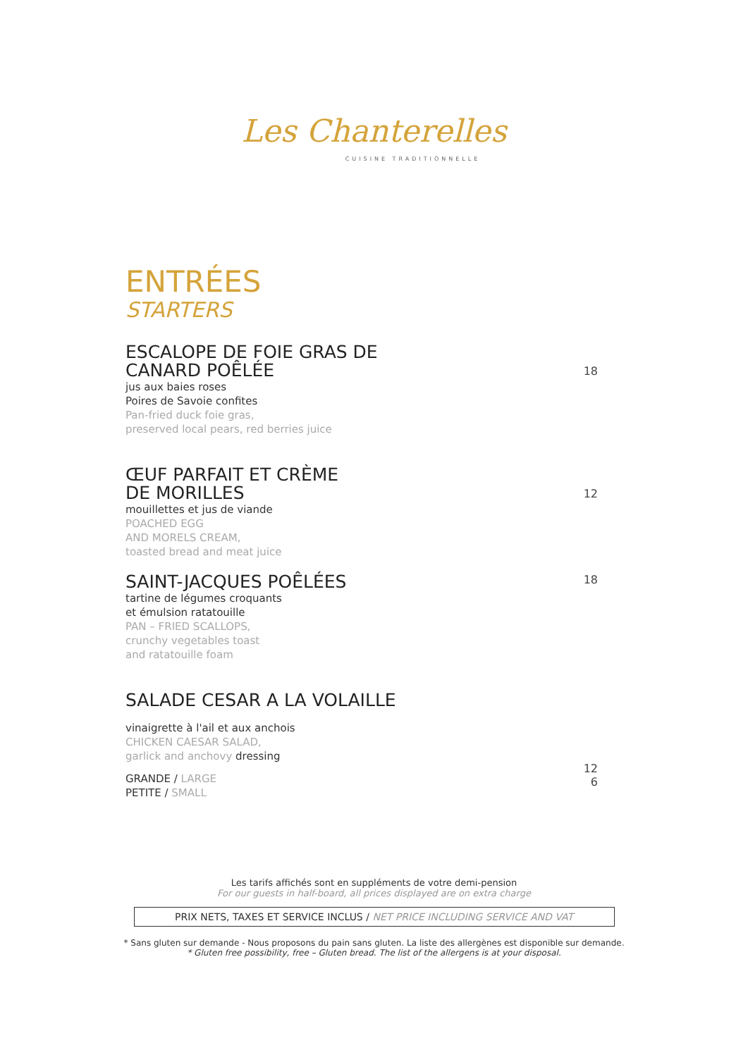Les Chanterelles
CUISINE TRADITIONNELLE
ENTRÉES
STARTERS
ESCALOPE DE FOIE GRAS DE
CANARD POÊLÉE
jus aux baies roses
Poires de Savoie confites
Pan-fried duck foie gras,
preserved local pears, red berries juice
18
ŒUF PARFAIT ET CRÈME
DE MORILLES
mouillettes et jus de viande
POACHED EGG
AND MORELS CREAM,
toasted bread and meat juice
12
SAINT-JACQUES POÊLÉES
tartine de légumes croquants
et émulsion ratatouille
PAN – FRIED SCALLOPS,
crunchy vegetables toast
and ratatouille foam
18
SALADE CESAR A LA VOLAILLE
vinaigrette à l'ail et aux anchois
CHICKEN CAESAR SALAD,
garlick and anchovy dressing
GRANDE / LARGE
PETITE / SMALL
12
6
Les tarifs affichés sont en suppléments de votre demi-pension
For our guests in half-board, all prices displayed are on extra charge
PRIX NETS, TAXES ET SERVICE INCLUS / NET PRICE INCLUDING SERVICE AND VAT
* Sans gluten sur demande - Nous proposons du pain sans gluten. La liste des allergènes est disponible sur demande.
* Gluten free possibility, free – Gluten bread. The list of the allergens is at your disposal.